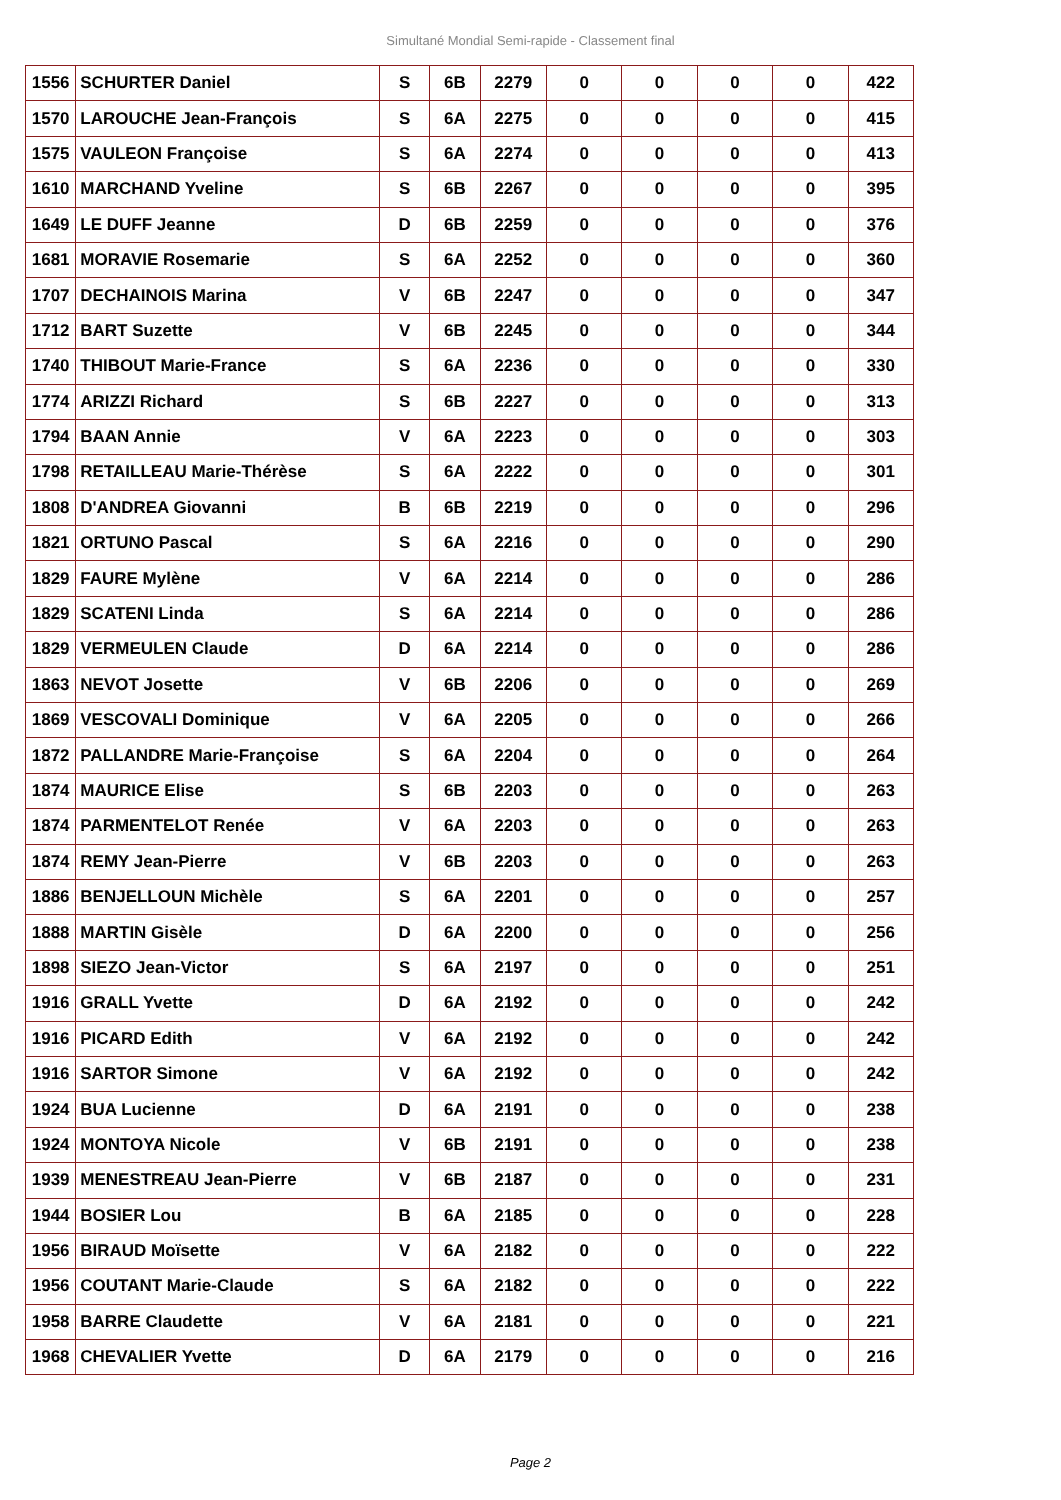Simultané Mondial Semi-rapide - Classement final
| 1556 | SCHURTER Daniel | S | 6B | 2279 | 0 | 0 | 0 | 0 | 422 |
| 1570 | LAROUCHE Jean-François | S | 6A | 2275 | 0 | 0 | 0 | 0 | 415 |
| 1575 | VAULEON Françoise | S | 6A | 2274 | 0 | 0 | 0 | 0 | 413 |
| 1610 | MARCHAND Yveline | S | 6B | 2267 | 0 | 0 | 0 | 0 | 395 |
| 1649 | LE DUFF Jeanne | D | 6B | 2259 | 0 | 0 | 0 | 0 | 376 |
| 1681 | MORAVIE Rosemarie | S | 6A | 2252 | 0 | 0 | 0 | 0 | 360 |
| 1707 | DECHAINOIS Marina | V | 6B | 2247 | 0 | 0 | 0 | 0 | 347 |
| 1712 | BART Suzette | V | 6B | 2245 | 0 | 0 | 0 | 0 | 344 |
| 1740 | THIBOUT Marie-France | S | 6A | 2236 | 0 | 0 | 0 | 0 | 330 |
| 1774 | ARIZZI Richard | S | 6B | 2227 | 0 | 0 | 0 | 0 | 313 |
| 1794 | BAAN Annie | V | 6A | 2223 | 0 | 0 | 0 | 0 | 303 |
| 1798 | RETAILLEAU Marie-Thérèse | S | 6A | 2222 | 0 | 0 | 0 | 0 | 301 |
| 1808 | D'ANDREA Giovanni | B | 6B | 2219 | 0 | 0 | 0 | 0 | 296 |
| 1821 | ORTUNO Pascal | S | 6A | 2216 | 0 | 0 | 0 | 0 | 290 |
| 1829 | FAURE Mylène | V | 6A | 2214 | 0 | 0 | 0 | 0 | 286 |
| 1829 | SCATENI Linda | S | 6A | 2214 | 0 | 0 | 0 | 0 | 286 |
| 1829 | VERMEULEN Claude | D | 6A | 2214 | 0 | 0 | 0 | 0 | 286 |
| 1863 | NEVOT Josette | V | 6B | 2206 | 0 | 0 | 0 | 0 | 269 |
| 1869 | VESCOVALI Dominique | V | 6A | 2205 | 0 | 0 | 0 | 0 | 266 |
| 1872 | PALLANDRE Marie-Françoise | S | 6A | 2204 | 0 | 0 | 0 | 0 | 264 |
| 1874 | MAURICE Elise | S | 6B | 2203 | 0 | 0 | 0 | 0 | 263 |
| 1874 | PARMENTELOT Renée | V | 6A | 2203 | 0 | 0 | 0 | 0 | 263 |
| 1874 | REMY Jean-Pierre | V | 6B | 2203 | 0 | 0 | 0 | 0 | 263 |
| 1886 | BENJELLOUN Michèle | S | 6A | 2201 | 0 | 0 | 0 | 0 | 257 |
| 1888 | MARTIN Gisèle | D | 6A | 2200 | 0 | 0 | 0 | 0 | 256 |
| 1898 | SIEZO Jean-Victor | S | 6A | 2197 | 0 | 0 | 0 | 0 | 251 |
| 1916 | GRALL Yvette | D | 6A | 2192 | 0 | 0 | 0 | 0 | 242 |
| 1916 | PICARD Edith | V | 6A | 2192 | 0 | 0 | 0 | 0 | 242 |
| 1916 | SARTOR Simone | V | 6A | 2192 | 0 | 0 | 0 | 0 | 242 |
| 1924 | BUA Lucienne | D | 6A | 2191 | 0 | 0 | 0 | 0 | 238 |
| 1924 | MONTOYA Nicole | V | 6B | 2191 | 0 | 0 | 0 | 0 | 238 |
| 1939 | MENESTREAU Jean-Pierre | V | 6B | 2187 | 0 | 0 | 0 | 0 | 231 |
| 1944 | BOSIER Lou | B | 6A | 2185 | 0 | 0 | 0 | 0 | 228 |
| 1956 | BIRAUD Moïsette | V | 6A | 2182 | 0 | 0 | 0 | 0 | 222 |
| 1956 | COUTANT Marie-Claude | S | 6A | 2182 | 0 | 0 | 0 | 0 | 222 |
| 1958 | BARRE Claudette | V | 6A | 2181 | 0 | 0 | 0 | 0 | 221 |
| 1968 | CHEVALIER Yvette | D | 6A | 2179 | 0 | 0 | 0 | 0 | 216 |
Page 2